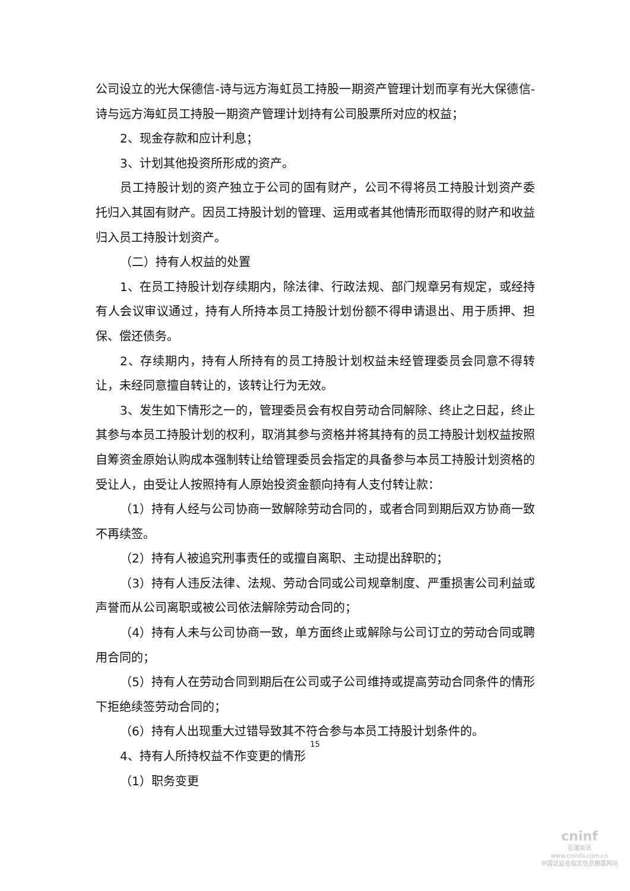公司设立的光大保德信-诗与远方海虹员工持股一期资产管理计划而享有光大保德信-诗与远方海虹员工持股一期资产管理计划持有公司股票所对应的权益；
2、现金存款和应计利息；
3、计划其他投资所形成的资产。
员工持股计划的资产独立于公司的固有财产，公司不得将员工持股计划资产委托归入其固有财产。因员工持股计划的管理、运用或者其他情形而取得的财产和收益归入员工持股计划资产。
（二）持有人权益的处置
1、在员工持股计划存续期内，除法律、行政法规、部门规章另有规定，或经持有人会议审议通过，持有人所持本员工持股计划份额不得申请退出、用于质押、担保、偿还债务。
2、存续期内，持有人所持有的员工持股计划权益未经管理委员会同意不得转让，未经同意擅自转让的，该转让行为无效。
3、发生如下情形之一的，管理委员会有权自劳动合同解除、终止之日起，终止其参与本员工持股计划的权利，取消其参与资格并将其持有的员工持股计划权益按照自筹资金原始认购成本强制转让给管理委员会指定的具备参与本员工持股计划资格的受让人，由受让人按照持有人原始投资金额向持有人支付转让款：
（1）持有人经与公司协商一致解除劳动合同的，或者合同到期后双方协商一致不再续签。
（2）持有人被追究刑事责任的或擅自离职、主动提出辞职的；
（3）持有人违反法律、法规、劳动合同或公司规章制度、严重损害公司利益或声誉而从公司离职或被公司依法解除劳动合同的；
（4）持有人未与公司协商一致，单方面终止或解除与公司订立的劳动合同或聘用合同的；
（5）持有人在劳动合同到期后在公司或子公司维持或提高劳动合同条件的情形下拒绝续签劳动合同的；
（6）持有人出现重大过错导致其不符合参与本员工持股计划条件的。
4、持有人所持权益不作变更的情形
（1）职务变更
15
cninf
巨潮资讯
www.cninfo.com.cn
中国证监会指定信息披露网站